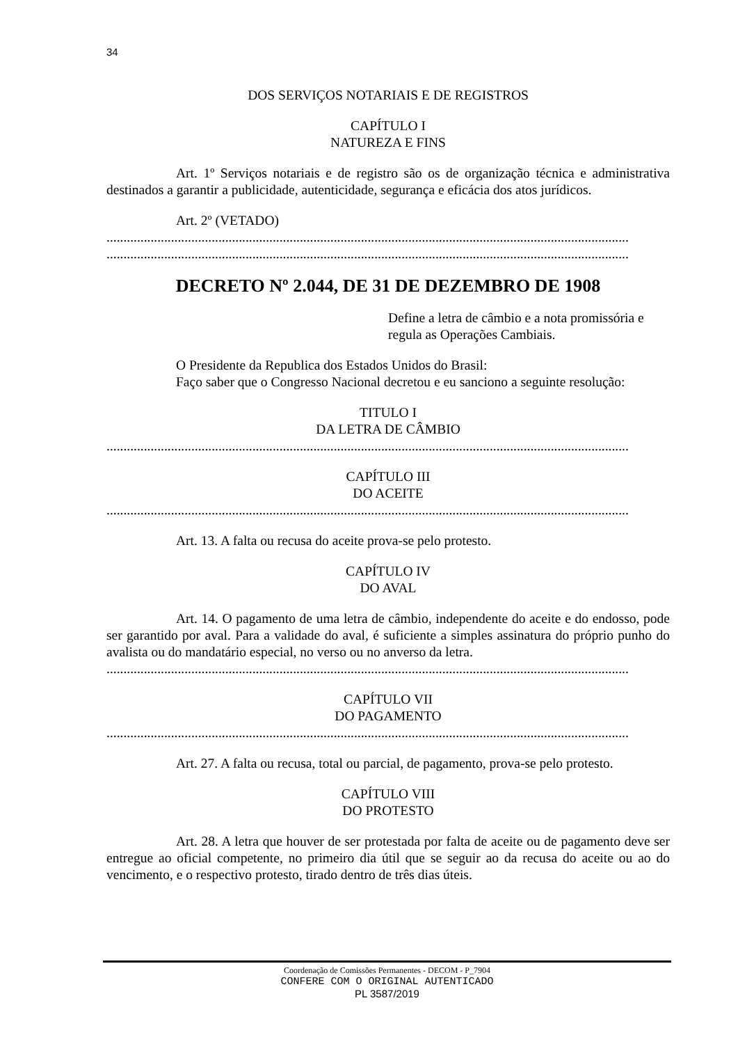34
DOS SERVIÇOS NOTARIAIS E DE REGISTROS
CAPÍTULO I
NATUREZA E FINS
Art. 1º Serviços notariais e de registro são os de organização técnica e administrativa destinados a garantir a publicidade, autenticidade, segurança e eficácia dos atos jurídicos.
Art. 2º (VETADO)
..........................................................................................................................................................
..........................................................................................................................................................
DECRETO Nº 2.044, DE 31 DE DEZEMBRO DE 1908
Define a letra de câmbio e a nota promissória e regula as Operações Cambiais.
O Presidente da Republica dos Estados Unidos do Brasil:
Faço saber que o Congresso Nacional decretou e eu sanciono a seguinte resolução:
TITULO I
DA LETRA DE CÂMBIO
..........................................................................................................................................................
CAPÍTULO III
DO ACEITE
..........................................................................................................................................................
Art. 13. A falta ou recusa do aceite prova-se pelo protesto.
CAPÍTULO IV
DO AVAL
Art. 14. O pagamento de uma letra de câmbio, independente do aceite e do endosso, pode ser garantido por aval. Para a validade do aval, é suficiente a simples assinatura do próprio punho do avalista ou do mandatário especial, no verso ou no anverso da letra.
..........................................................................................................................................................
CAPÍTULO VII
DO PAGAMENTO
..........................................................................................................................................................
Art. 27. A falta ou recusa, total ou parcial, de pagamento, prova-se pelo protesto.
CAPÍTULO VIII
DO PROTESTO
Art. 28. A letra que houver de ser protestada por falta de aceite ou de pagamento deve ser entregue ao oficial competente, no primeiro dia útil que se seguir ao da recusa do aceite ou ao do vencimento, e o respectivo protesto, tirado dentro de três dias úteis.
Coordenação de Comissões Permanentes - DECOM - P_7904
CONFERE COM O ORIGINAL AUTENTICADO
PL 3587/2019